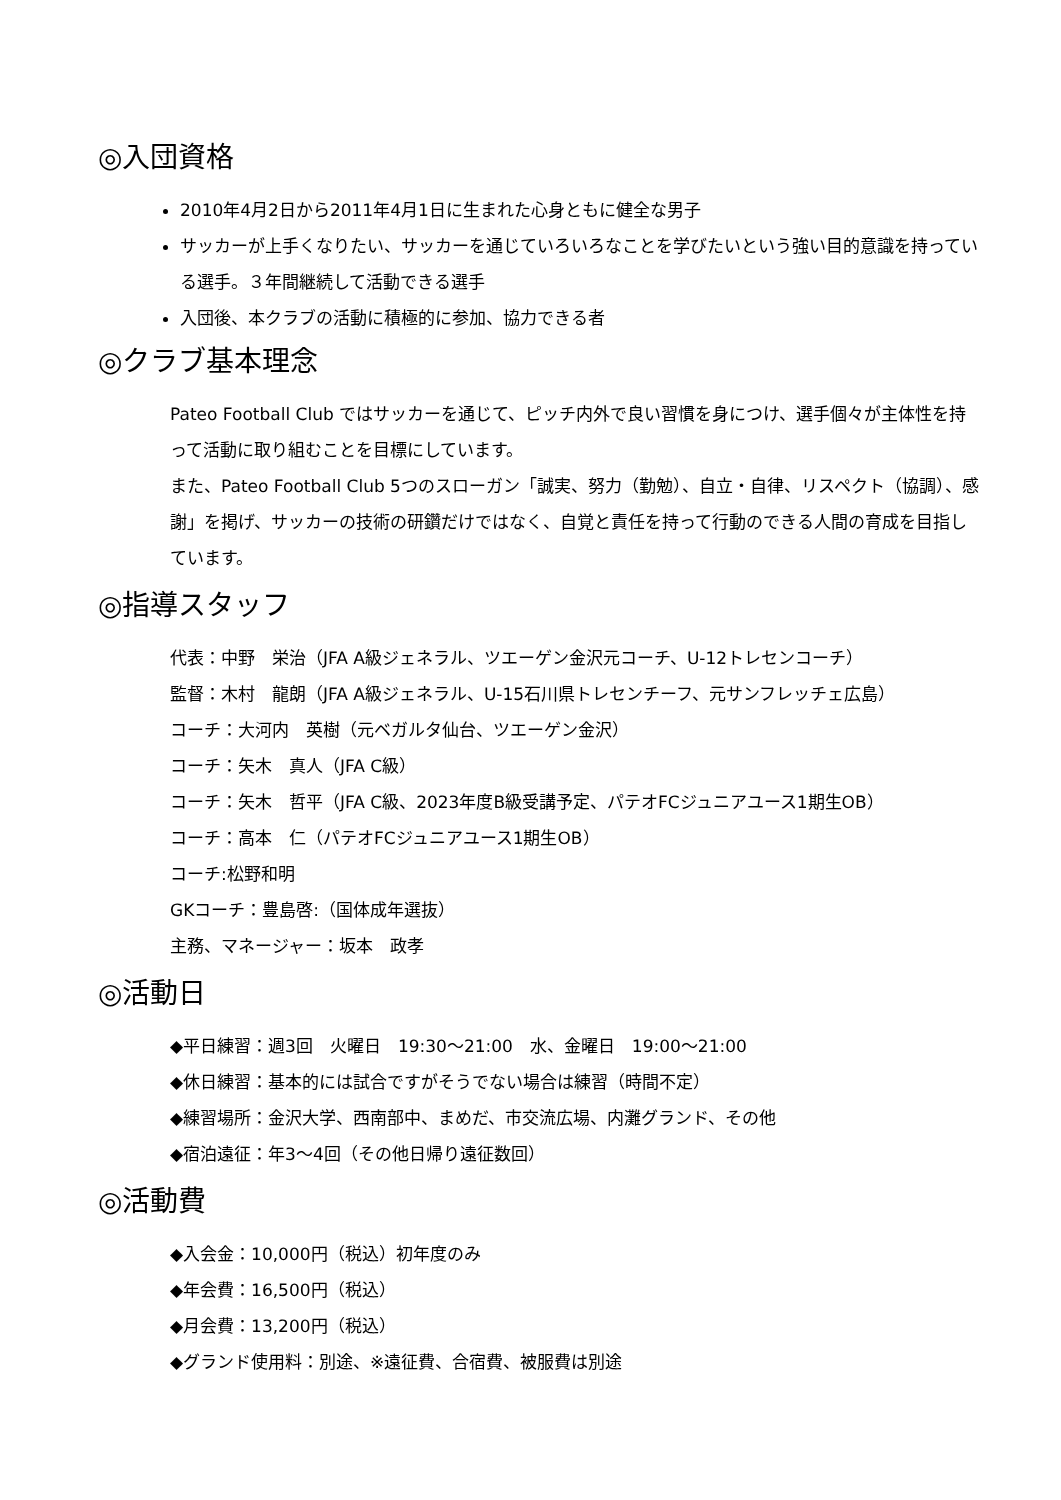◎入団資格
2010年4月2日から2011年4月1日に生まれた心身ともに健全な男子
サッカーが上手くなりたい、サッカーを通じていろいろなことを学びたいという強い目的意識を持っている選手。３年間継続して活動できる選手
入団後、本クラブの活動に積極的に参加、協力できる者
◎クラブ基本理念
Pateo Football Club ではサッカーを通じて、ピッチ内外で良い習慣を身につけ、選手個々が主体性を持って活動に取り組むことを目標にしています。
また、Pateo Football Club 5つのスローガン「誠実、努力（勤勉）、自立・自律、リスペクト（協調）、感謝」を掲げ、サッカーの技術の研鑽だけではなく、自覚と責任を持って行動のできる人間の育成を目指しています。
◎指導スタッフ
代表：中野　栄治（JFA A級ジェネラル、ツエーゲン金沢元コーチ、U-12トレセンコーチ）
監督：木村　龍朗（JFA A級ジェネラル、U-15石川県トレセンチーフ、元サンフレッチェ広島）
コーチ：大河内　英樹（元ベガルタ仙台、ツエーゲン金沢）
コーチ：矢木　真人（JFA C級）
コーチ：矢木　哲平（JFA C級、2023年度B級受講予定、パテオFCジュニアユース1期生OB）
コーチ：高本　仁（パテオFCジュニアユース1期生OB）
コーチ:松野和明
GKコーチ：豊島啓:（国体成年選抜）
主務、マネージャー：坂本　政孝
◎活動日
◆平日練習：週3回　火曜日　19:30～21:00　水、金曜日　19:00～21:00
◆休日練習：基本的には試合ですがそうでない場合は練習（時間不定）
◆練習場所：金沢大学、西南部中、まめだ、市交流広場、内灘グランド、その他
◆宿泊遠征：年3～4回（その他日帰り遠征数回）
◎活動費
◆入会金：10,000円（税込）初年度のみ
◆年会費：16,500円（税込）
◆月会費：13,200円（税込）
◆グランド使用料：別途、※遠征費、合宿費、被服費は別途